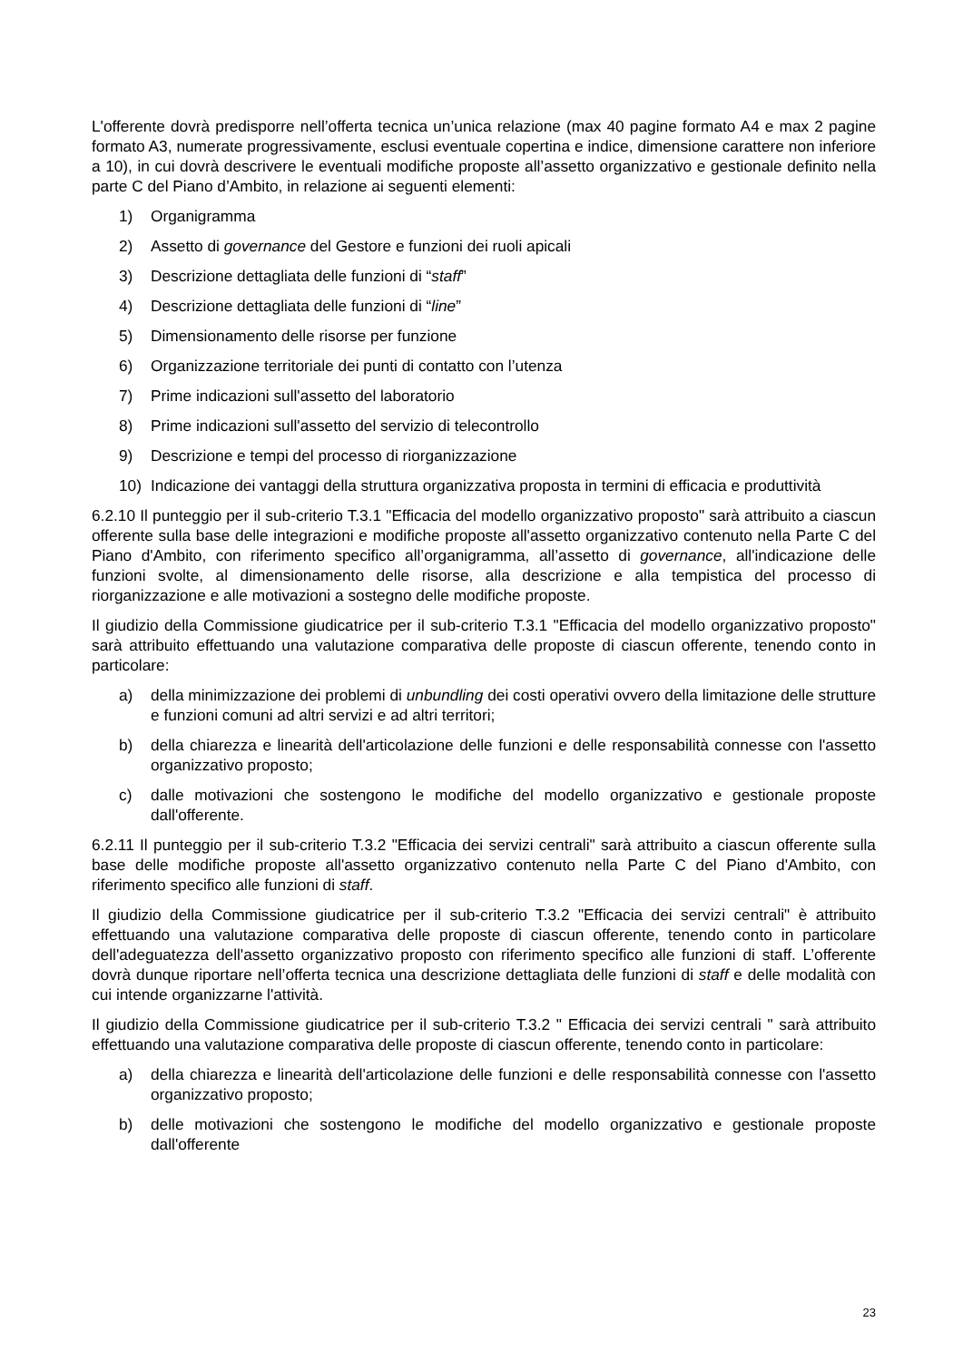L'offerente dovrà predisporre nell’offerta tecnica un’unica relazione (max 40 pagine formato A4 e max 2 pagine formato A3, numerate progressivamente, esclusi eventuale copertina e indice, dimensione carattere non inferiore a 10), in cui dovrà descrivere le eventuali modifiche proposte all’assetto organizzativo e gestionale definito nella parte C del Piano d’Ambito, in relazione ai seguenti elementi:
1) Organigramma
2) Assetto di governance del Gestore e funzioni dei ruoli apicali
3) Descrizione dettagliata delle funzioni di “staff”
4) Descrizione dettagliata delle funzioni di “line”
5) Dimensionamento delle risorse per funzione
6) Organizzazione territoriale dei punti di contatto con l’utenza
7) Prime indicazioni sull'assetto del laboratorio
8) Prime indicazioni sull'assetto del servizio di telecontrollo
9) Descrizione e tempi del processo di riorganizzazione
10) Indicazione dei vantaggi della struttura organizzativa proposta in termini di efficacia e produttività
6.2.10 Il punteggio per il sub-criterio T.3.1 "Efficacia del modello organizzativo proposto" sarà attribuito a ciascun offerente sulla base delle integrazioni e modifiche proposte all'assetto organizzativo contenuto nella Parte C del Piano d'Ambito, con riferimento specifico all’organigramma, all’assetto di governance, all'indicazione delle funzioni svolte, al dimensionamento delle risorse, alla descrizione e alla tempistica del processo di riorganizzazione e alle motivazioni a sostegno delle modifiche proposte.
Il giudizio della Commissione giudicatrice per il sub-criterio T.3.1 "Efficacia del modello organizzativo proposto" sarà attribuito effettuando una valutazione comparativa delle proposte di ciascun offerente, tenendo conto in particolare:
a) della minimizzazione dei problemi di unbundling dei costi operativi ovvero della limitazione delle strutture e funzioni comuni ad altri servizi e ad altri territori;
b) della chiarezza e linearità dell'articolazione delle funzioni e delle responsabilità connesse con l'assetto organizzativo proposto;
c) dalle motivazioni che sostengono le modifiche del modello organizzativo e gestionale proposte dall'offerente.
6.2.11 Il punteggio per il sub-criterio T.3.2 "Efficacia dei servizi centrali" sarà attribuito a ciascun offerente sulla base delle modifiche proposte all'assetto organizzativo contenuto nella Parte C del Piano d'Ambito, con riferimento specifico alle funzioni di staff.
Il giudizio della Commissione giudicatrice per il sub-criterio T.3.2 "Efficacia dei servizi centrali" è attribuito effettuando una valutazione comparativa delle proposte di ciascun offerente, tenendo conto in particolare dell'adeguatezza dell'assetto organizzativo proposto con riferimento specifico alle funzioni di staff. L’offerente dovrà dunque riportare nell’offerta tecnica una descrizione dettagliata delle funzioni di staff e delle modalità con cui intende organizzarne l'attività.
Il giudizio della Commissione giudicatrice per il sub-criterio T.3.2 " Efficacia dei servizi centrali " sarà attribuito effettuando una valutazione comparativa delle proposte di ciascun offerente, tenendo conto in particolare:
a) della chiarezza e linearità dell'articolazione delle funzioni e delle responsabilità connesse con l'assetto organizzativo proposto;
b) delle motivazioni che sostengono le modifiche del modello organizzativo e gestionale proposte dall'offerente
23